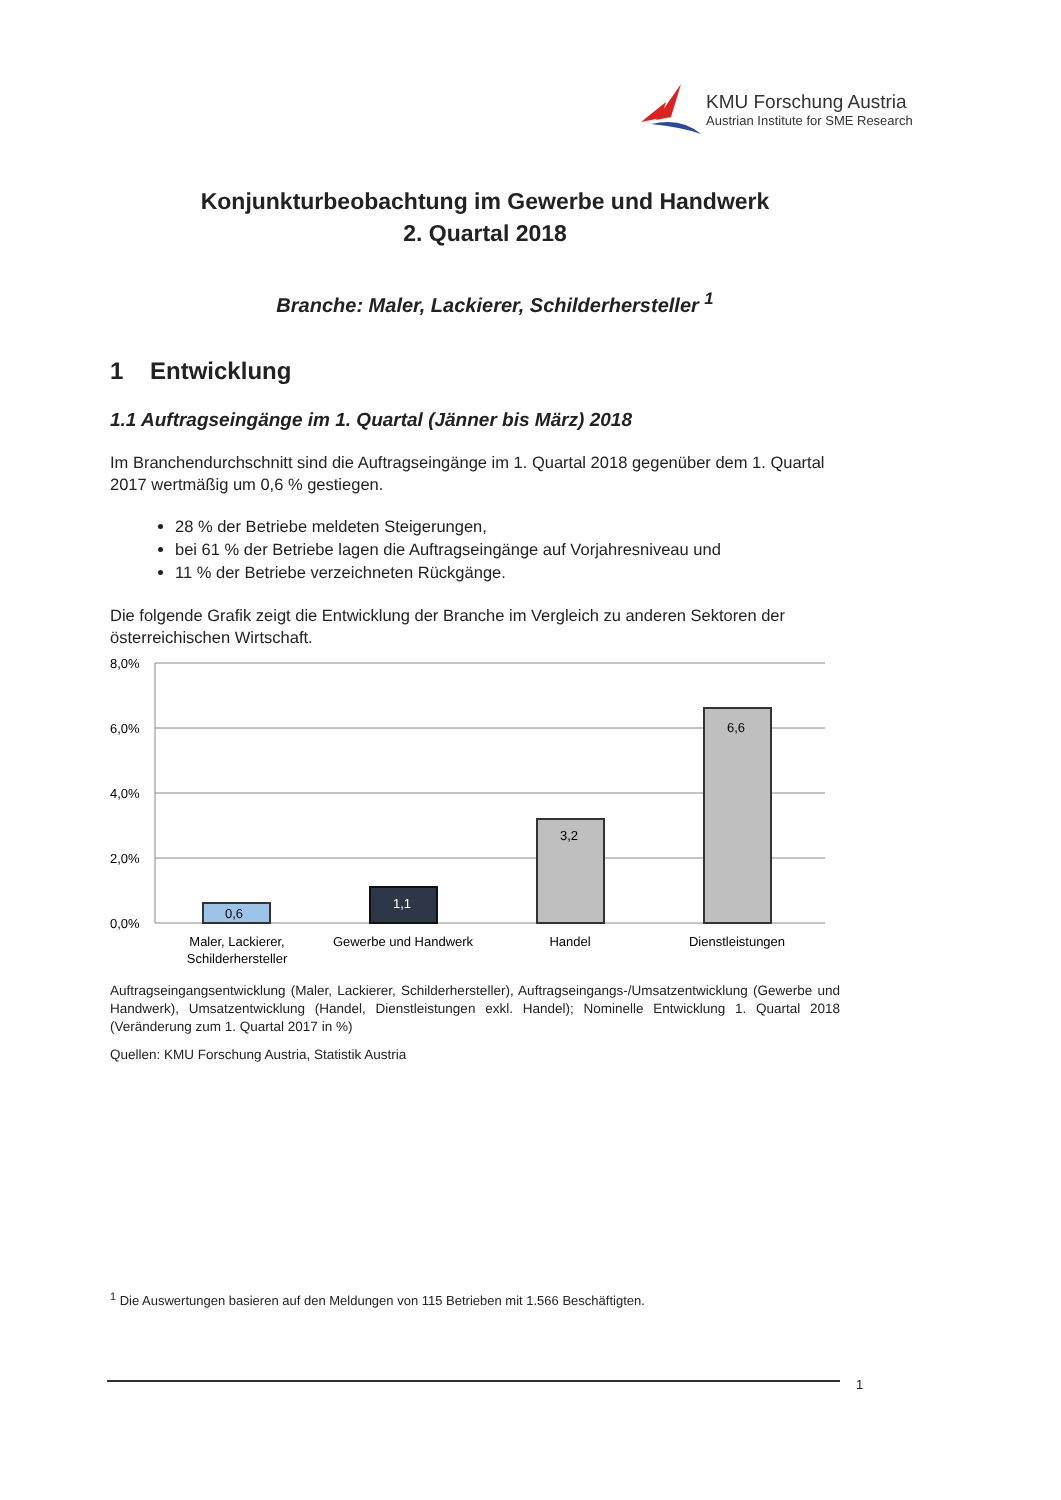KMU Forschung Austria
Austrian Institute for SME Research
Konjunkturbeobachtung im Gewerbe und Handwerk
2. Quartal 2018
Branche: Maler, Lackierer, Schilderhersteller <sup>1</sup>
1 Entwicklung
1.1 Auftragseingänge im 1. Quartal (Jänner bis März) 2018
Im Branchendurchschnitt sind die Auftragseingänge im 1. Quartal 2018 gegenüber dem 1. Quartal 2017 wertmäßig um 0,6 % gestiegen.
28 % der Betriebe meldeten Steigerungen,
bei 61 % der Betriebe lagen die Auftragseingänge auf Vorjahresniveau und
11 % der Betriebe verzeichneten Rückgänge.
Die folgende Grafik zeigt die Entwicklung der Branche im Vergleich zu anderen Sektoren der österreichischen Wirtschaft.
8,0%
6,0%
4,0%
2,0%
0,0%
0,6
1,1
3,2
6,6
Maler, Lackierer,
Schilderhersteller
Gewerbe und Handwerk
Handel
Dienstleistungen
Auftragseingangsentwicklung (Maler, Lackierer, Schilderhersteller), Auftragseingangs-/Umsatzentwicklung (Gewerbe und Handwerk), Umsatzentwicklung (Handel, Dienstleistungen exkl. Handel); Nominelle Entwicklung 1. Quartal 2018 (Veränderung zum 1. Quartal 2017 in %)
Quellen: KMU Forschung Austria, Statistik Austria
<sup>1</sup> Die Auswertungen basieren auf den Meldungen von 115 Betrieben mit 1.566 Beschäftigten.
1